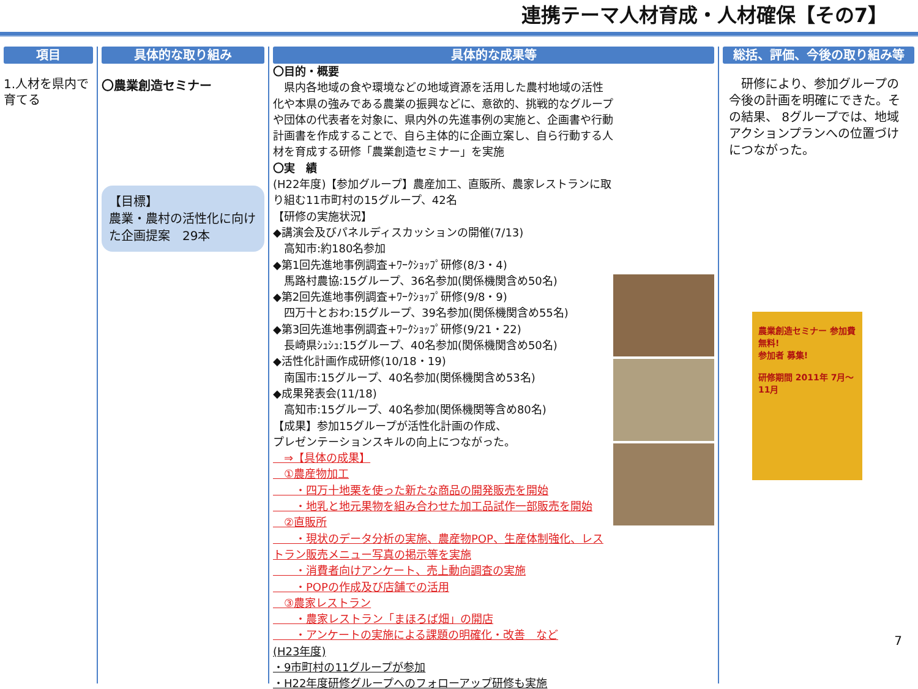連携テーマ人材育成・人材確保【その7】
項目
1.人材を県内で育てる
具体的な取り組み
〇農業創造セミナー
【目標】
農業・農村の活性化に向けた企画提案　29本
具体的な成果等
〇目的・概要
　県内各地域の食や環境などの地域資源を活用した農村地域の活性化や本県の強みである農業の振興などに、意欲的、挑戦的なグループや団体の代表者を対象に、県内外の先進事例の実施と、企画書や行動計画書を作成することで、自ら主体的に企画立案し、自ら行動する人材を育成する研修「農業創造セミナー」を実施
〇実　績
(H22年度)【参加グループ】農産加工、直販所、農家レストランに取り組む11市町村の15グループ、42名
【研修の実施状況】
◆講演会及びパネルディスカッションの開催(7/13)
　高知市:約180名参加
◆第1回先進地事例調査+ﾜｰｸｼｮｯﾌﾟ研修(8/3・4)
　馬路村農協:15グループ、36名参加(関係機関含め50名)
◆第2回先進地事例調査+ﾜｰｸｼｮｯﾌﾟ研修(9/8・9)
　四万十とおわ:15グループ、39名参加(関係機関含め55名)
◆第3回先進地事例調査+ﾜｰｸｼｮｯﾌﾟ研修(9/21・22)
　長崎県ｼｭｼｭ:15グループ、40名参加(関係機関含め50名)
◆活性化計画作成研修(10/18・19)
　南国市:15グループ、40名参加(関係機関含め53名)
◆成果発表会(11/18)
　高知市:15グループ、40名参加(関係機関等含め80名)
【成果】参加15グループが活性化計画の作成、
プレゼンテーションスキルの向上につながった。
　⇒【具体の成果】
　①農産物加工
　　・四万十地栗を使った新たな商品の開発販売を開始
　　・地乳と地元果物を組み合わせた加工品試作一部販売を開始
　②直販所
　　・現状のデータ分析の実施、農産物POP、生産体制強化、レストラン販売メニュー写真の掲示等を実施
　　・消費者向けアンケート、売上動向調査の実施
　　・POPの作成及び店舗での活用
　③農家レストラン
　　・農家レストラン「まほろば畑」の開店
　　・アンケートの実施による課題の明確化・改善　など
(H23年度)
・9市町村の11グループが参加
・H22年度研修グループへのフォローアップ研修も実施
総括、評価、今後の取り組み等
　研修により、参加グループの今後の計画を明確にできた。その結果、 8グループでは、地域アクションプランへの位置づけにつながった。
農業創造セミナー 参加費無料!
参加者 募集!
研修期間 2011年 7月～11月
7